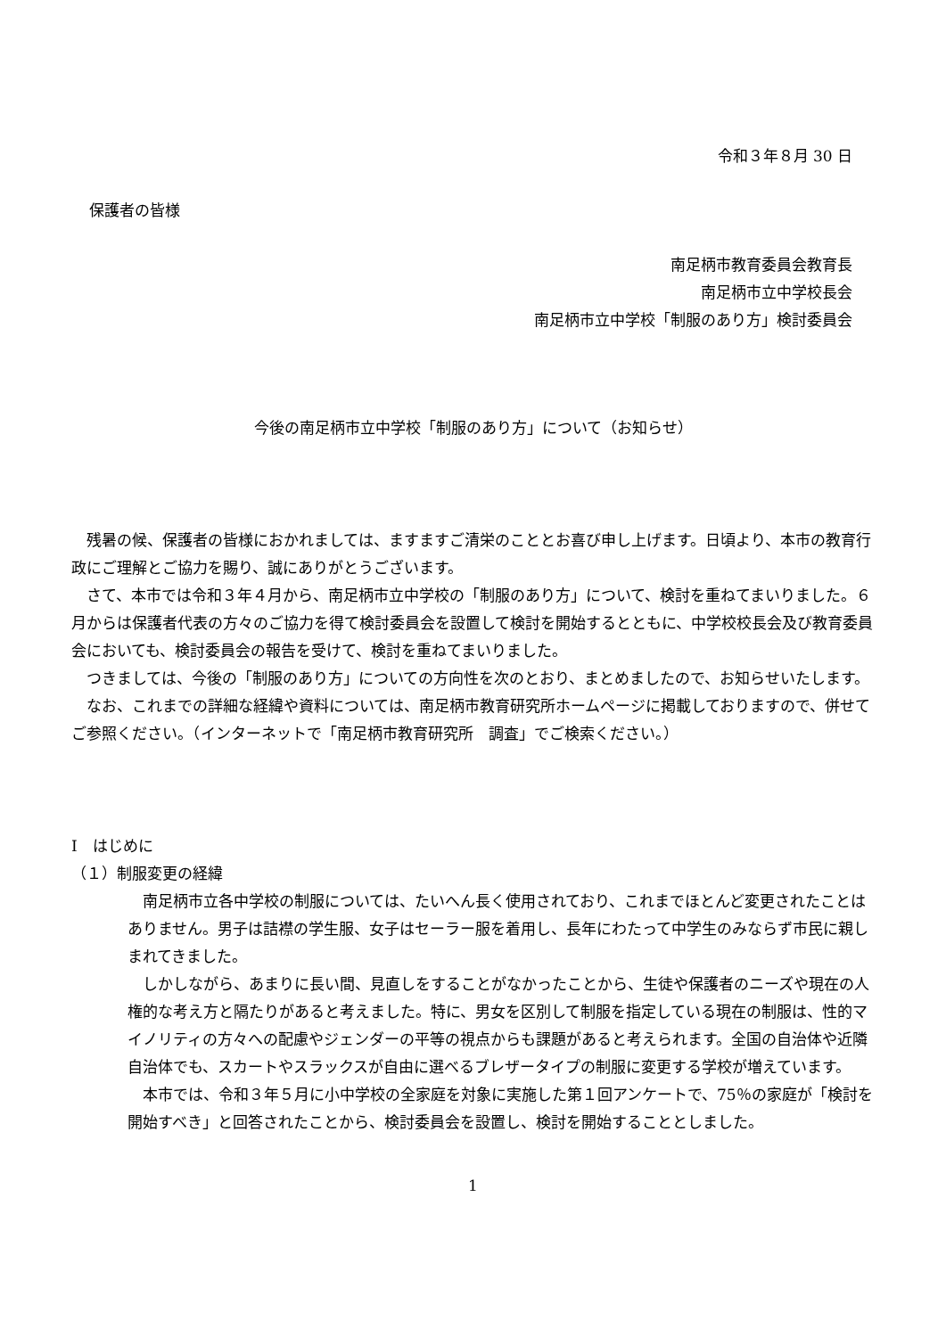令和３年８月 30 日
保護者の皆様
南足柄市教育委員会教育長
南足柄市立中学校長会
南足柄市立中学校「制服のあり方」検討委員会
今後の南足柄市立中学校「制服のあり方」について（お知らせ）
残暑の候、保護者の皆様におかれましては、ますますご清栄のこととお喜び申し上げます。日頃より、本市の教育行政にご理解とご協力を賜り、誠にありがとうございます。
さて、本市では令和３年４月から、南足柄市立中学校の「制服のあり方」について、検討を重ねてまいりました。６月からは保護者代表の方々のご協力を得て検討委員会を設置して検討を開始するとともに、中学校校長会及び教育委員会においても、検討委員会の報告を受けて、検討を重ねてまいりました。
つきましては、今後の「制服のあり方」についての方向性を次のとおり、まとめましたので、お知らせいたします。
なお、これまでの詳細な経緯や資料については、南足柄市教育研究所ホームページに掲載しておりますので、併せてご参照ください。（インターネットで「南足柄市教育研究所　調査」でご検索ください。）
Ⅰ　はじめに
（１）制服変更の経緯
南足柄市立各中学校の制服については、たいへん長く使用されており、これまでほとんど変更されたことはありません。男子は詰襟の学生服、女子はセーラー服を着用し、長年にわたって中学生のみならず市民に親しまれてきました。
しかしながら、あまりに長い間、見直しをすることがなかったことから、生徒や保護者のニーズや現在の人権的な考え方と隔たりがあると考えました。特に、男女を区別して制服を指定している現在の制服は、性的マイノリティの方々への配慮やジェンダーの平等の視点からも課題があると考えられます。全国の自治体や近隣自治体でも、スカートやスラックスが自由に選べるブレザータイプの制服に変更する学校が増えています。
本市では、令和３年５月に小中学校の全家庭を対象に実施した第１回アンケートで、75％の家庭が「検討を開始すべき」と回答されたことから、検討委員会を設置し、検討を開始することとしました。
1